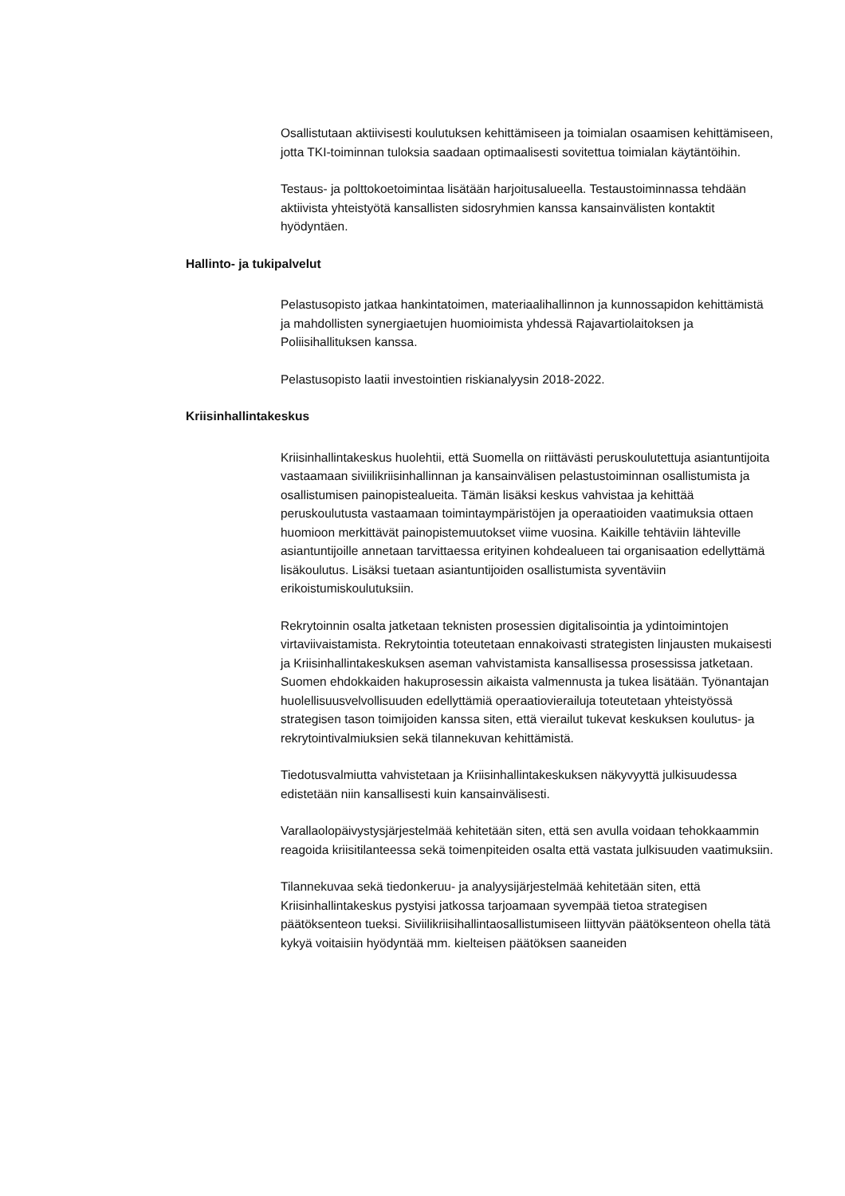Osallistutaan aktiivisesti koulutuksen kehittämiseen ja toimialan osaamisen kehittämiseen, jotta TKI-toiminnan tuloksia saadaan optimaalisesti sovitettua toimialan käytäntöihin.
Testaus- ja polttokoetoimintaa lisätään harjoitusalueella. Testaustoiminnassa tehdään aktiivista yhteistyötä kansallisten sidosryhmien kanssa kansainvälisten kontaktit hyödyntäen.
Hallinto- ja tukipalvelut
Pelastusopisto jatkaa hankintatoimen, materiaalihallinnon ja kunnossapidon kehittämistä ja mahdollisten synergiaetujen huomioimista yhdessä Rajavartiolaitoksen ja Poliisihallituksen kanssa.
Pelastusopisto laatii investointien riskianalyysin 2018-2022.
Kriisinhallintakeskus
Kriisinhallintakeskus huolehtii, että Suomella on riittävästi peruskoulutettuja asiantuntijoita vastaamaan siviilikriisinhallinnan ja kansainvälisen pelastustoiminnan osallistumista ja osallistumisen painopistealueita. Tämän lisäksi keskus vahvistaa ja kehittää peruskoulutusta vastaamaan toimintaympäristöjen ja operaatioiden vaatimuksia ottaen huomioon merkittävät painopistemuutokset viime vuosina. Kaikille tehtäviin lähteville asiantuntijoille annetaan tarvittaessa erityinen kohdealueen tai organisaation edellyttämä lisäkoulutus. Lisäksi tuetaan asiantuntijoiden osallistumista syventäviin erikoistumiskoulutuksiin.
Rekrytoinnin osalta jatketaan teknisten prosessien digitalisointia ja ydintoimintojen virtaviivaistamista. Rekrytointia toteutetaan ennakoivasti strategisten linjausten mukaisesti ja Kriisinhallintakeskuksen aseman vahvistamista kansallisessa prosessissa jatketaan. Suomen ehdokkaiden hakuprosessin aikaista valmennusta ja tukea lisätään. Työnantajan huolellisuusvelvollisuuden edellyttämiä operaatiovierailuja toteutetaan yhteistyössä strategisen tason toimijoiden kanssa siten, että vierailut tukevat keskuksen koulutus- ja rekrytointivalmiuksien sekä tilannekuvan kehittämistä.
Tiedotusvalmiutta vahvistetaan ja Kriisinhallintakeskuksen näkyvyyttä julkisuudessa edistetään niin kansallisesti kuin kansainvälisesti.
Varallaolopäivystysjärjestelmää kehitetään siten, että sen avulla voidaan tehokkaammin reagoida kriisitilanteessa sekä toimenpiteiden osalta että vastata julkisuuden vaatimuksiin.
Tilannekuvaa sekä tiedonkeruu- ja analyysijärjestelmää kehitetään siten, että Kriisinhallintakeskus pystyisi jatkossa tarjoamaan syvempää tietoa strategisen päätöksenteon tueksi. Siviilikriisihallintaosallistumiseen liittyvän päätöksenteon ohella tätä kykyä voitaisiin hyödyntää mm. kielteisen päätöksen saaneiden